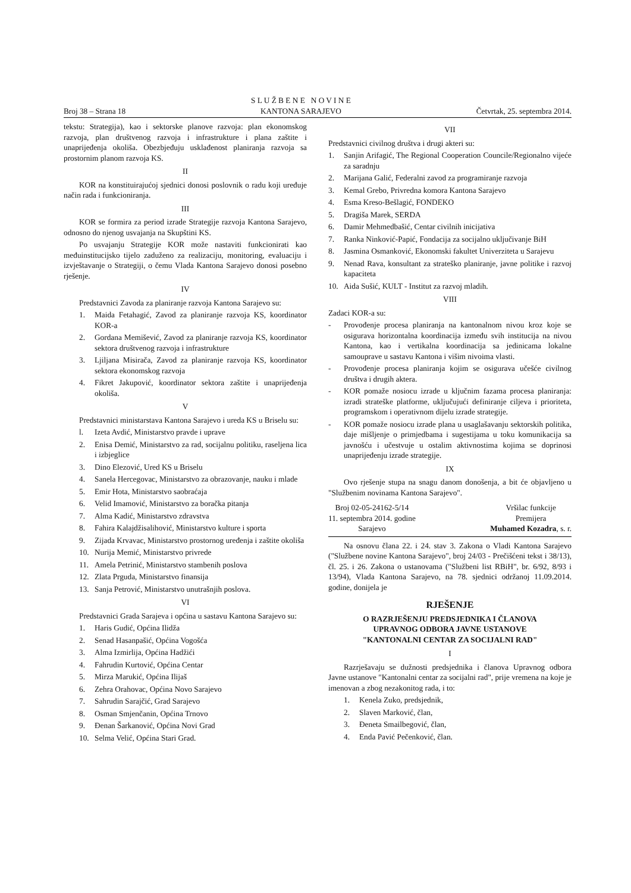Broj 38 – Strana 18 S L U Ž B E N E N O V I N E
KANTONA SARAJEVO Četvrtak, 25. septembra 2014.
tekstu: Strategija), kao i sektorske planove razvoja: plan ekonomskog razvoja, plan društvenog razvoja i infrastrukture i plana zaštite i unaprijeđenja okoliša. Obezbjeđuju usklađenost planiranja razvoja sa prostornim planom razvoja KS.
II
KOR na konstituirajućoj sjednici donosi poslovnik o radu koji uređuje način rada i funkcioniranja.
III
KOR se formira za period izrade Strategije razvoja Kantona Sarajevo, odnosno do njenog usvajanja na Skupštini KS.
Po usvajanju Strategije KOR može nastaviti funkcionirati kao međuinstitucijsko tijelo zaduženo za realizaciju, monitoring, evaluaciju i izvještavanje o Strategiji, o čemu Vlada Kantona Sarajevo donosi posebno rješenje.
IV
Predstavnici Zavoda za planiranje razvoja Kantona Sarajevo su:
1. Maida Fetahagić, Zavod za planiranje razvoja KS, koordinator KOR-a
2. Gordana Memišević, Zavod za planiranje razvoja KS, koordinator sektora društvenog razvoja i infrastrukture
3. Ljiljana Misirača, Zavod za planiranje razvoja KS, koordinator sektora ekonomskog razvoja
4. Fikret Jakupović, koordinator sektora zaštite i unaprijeđenja okoliša.
V
Predstavnici ministarstava Kantona Sarajevo i ureda KS u Briselu su:
l. Izeta Avdić, Ministarstvo pravde i uprave
2. Enisa Demić, Ministarstvo za rad, socijalnu politiku, raseljena lica i izbjeglice
3. Dino Elezović, Ured KS u Briselu
4. Sanela Hercegovac, Ministarstvo za obrazovanje, nauku i mlade
5. Emir Hota, Ministarstvo saobraćaja
6. Velid Imamović, Ministarstvo za boračka pitanja
7. Alma Kadić, Ministarstvo zdravstva
8. Fahira Kalajdžisalihović, Ministarstvo kulture i sporta
9. Zijada Krvavac, Ministarstvo prostornog uređenja i zaštite okoliša
10. Nurija Memić, Ministarstvo privrede
11. Amela Petrinić, Ministarstvo stambenih poslova
12. Zlata Prguda, Ministarstvo finansija
13. Sanja Petrović, Ministarstvo unutrašnjih poslova.
VI
Predstavnici Grada Sarajeva i općina u sastavu Kantona Sarajevo su:
1. Haris Gudić, Općina Ilidža
2. Senad Hasanpašić, Općina Vogošća
3. Alma Izmirlija, Općina Hadžići
4. Fahrudin Kurtović, Općina Centar
5. Mirza Marukić, Općina Ilijaš
6. Zehra Orahovac, Općina Novo Sarajevo
7. Sahrudin Sarajčić, Grad Sarajevo
8. Osman Smjenčanin, Općina Trnovo
9. Đenan Šarkanović, Općina Novi Grad
10. Selma Velić, Općina Stari Grad.
VII
Predstavnici civilnog društva i drugi akteri su:
1. Sanjin Arifagić, The Regional Cooperation Councile/Regionalno vijeće za saradnju
2. Marijana Galić, Federalni zavod za programiranje razvoja
3. Kemal Grebo, Privredna komora Kantona Sarajevo
4. Esma Kreso-Bešlagić, FONDEKO
5. Dragiša Marek, SERDA
6. Damir Mehmedbašić, Centar civilnih inicijativa
7. Ranka Ninković-Papić, Fondacija za socijalno uključivanje BiH
8. Jasmina Osmanković, Ekonomski fakultet Univerziteta u Sarajevu
9. Nenad Rava, konsultant za strateško planiranje, javne politike i razvoj kapaciteta
10. Aida Sušić, KULT - Institut za razvoj mladih.
VIII
Zadaci KOR-a su:
- Provođenje procesa planiranja na kantonalnom nivou kroz koje se osigurava horizontalna koordinacija između svih institucija na nivou Kantona, kao i vertikalna koordinacija sa jedinicama lokalne samouprave u sastavu Kantona i višim nivoima vlasti.
- Provođenje procesa planiranja kojim se osigurava učešće civilnog društva i drugih aktera.
- KOR pomaže nosiocu izrade u ključnim fazama procesa planiranja: izradi strateške platforme, uključujući definiranje ciljeva i prioriteta, programskom i operativnom dijelu izrade strategije.
- KOR pomaže nosiocu izrade plana u usaglašavanju sektorskih politika, daje mišljenje o primjedbama i sugestijama u toku komunikacija sa javnošću i učestvuje u ostalim aktivnostima kojima se doprinosi unaprijeđenju izrade strategije.
IX
Ovo rješenje stupa na snagu danom donošenja, a bit će objavljeno u "Službenim novinama Kantona Sarajevo".
Broj 02-05-24162-5/14
11. septembra 2014. godine
Sarajevo
Vršilac funkcije
Premijera
Muhamed Kozadra, s. r.
Na osnovu člana 22. i 24. stav 3. Zakona o Vladi Kantona Sarajevo ("Službene novine Kantona Sarajevo", broj 24/03 - Prečišćeni tekst i 38/13), čl. 25. i 26. Zakona o ustanovama ("Službeni list RBiH", br. 6/92, 8/93 i 13/94), Vlada Kantona Sarajevo, na 78. sjednici održanoj 11.09.2014. godine, donijela je
RJEŠENJE
O RAZRJEŠENJU PREDSJEDNIKA I ČLANOVA
UPRAVNOG ODBORA JAVNE USTANOVE
"KANTONALNI CENTAR ZA SOCIJALNI RAD"
I
Razrješavaju se dužnosti predsjednika i članova Upravnog odbora Javne ustanove "Kantonalni centar za socijalni rad", prije vremena na koje je imenovan a zbog nezakonitog rada, i to:
1. Kenela Zuko, predsjednik,
2. Slaven Marković, član,
3. Đeneta Smailbegović, član,
4. Enda Pavić Pečenković, član.